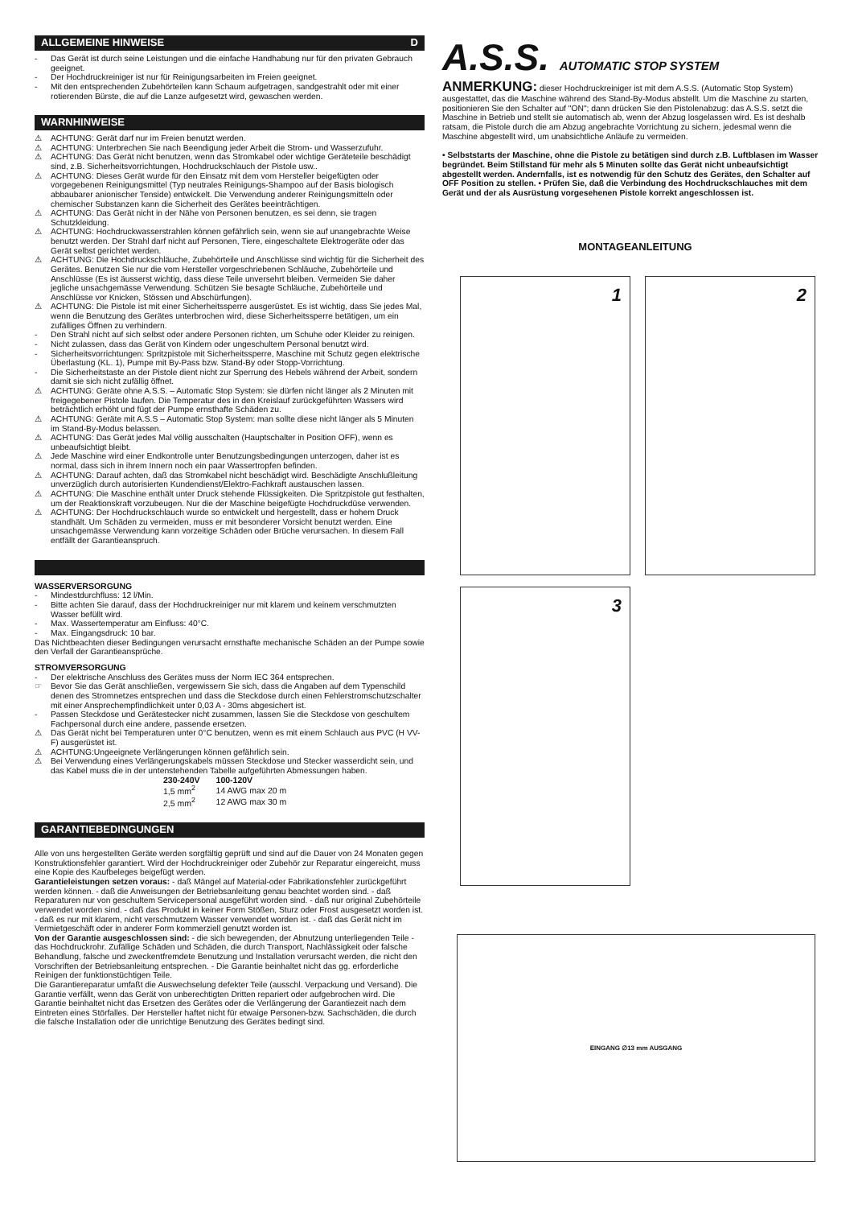ALLGEMEINE HINWEISE D
- Das Gerät ist durch seine Leistungen und die einfache Handhabung nur für den privaten Gebrauch geeignet.
- Der Hochdruckreiniger ist nur für Reinigungsarbeiten im Freien geeignet.
- Mit den entsprechenden Zubehörteilen kann Schaum aufgetragen, sandgestrahlt oder mit einer rotierenden Bürste, die auf die Lanze aufgesetzt wird, gewaschen werden.
WARNHINWEISE
⚠ ACHTUNG: Gerät darf nur im Freien benutzt werden.
⚠ ACHTUNG: Unterbrechen Sie nach Beendigung jeder Arbeit die Strom- und Wasserzufuhr.
⚠ ACHTUNG: Das Gerät nicht benutzen, wenn das Stromkabel oder wichtige Geräteteile beschädigt sind, z.B. Sicherheitsvorrichtungen, Hochdruckschlauch der Pistole usw..
⚠ ACHTUNG: Dieses Gerät wurde für den Einsatz mit dem vom Hersteller beigefügten oder vorgegebenen Reinigungsmittel (Typ neutrales Reinigungs-Shampoo auf der Basis biologisch abbaubarer anionischer Tenside) entwickelt. Die Verwendung anderer Reinigungsmitteln oder chemischer Substanzen kann die Sicherheit des Gerätes beeinträchtigen.
⚠ ACHTUNG: Das Gerät nicht in der Nähe von Personen benutzen, es sei denn, sie tragen Schutzkleidung.
⚠ ACHTUNG: Hochdruckwasserstrahlen können gefährlich sein, wenn sie auf unangebrachte Weise benutzt werden. Der Strahl darf nicht auf Personen, Tiere, eingeschaltete Elektrogeräte oder das Gerät selbst gerichtet werden.
⚠ ACHTUNG: Die Hochdruckschläuche, Zubehörteile und Anschlüsse sind wichtig für die Sicherheit des Gerätes. Benutzen Sie nur die vom Hersteller vorgeschriebenen Schläuche, Zubehörteile und Anschlüsse (Es ist äusserst wichtig, dass diese Teile unversehrt bleiben. Vermeiden Sie daher jegliche unsachgemässe Verwendung. Schützen Sie besagte Schläuche, Zubehörteile und Anschlüsse vor Knicken, Stössen und Abschürfungen).
⚠ ACHTUNG: Die Pistole ist mit einer Sicherheitssperre ausgerüstet. Es ist wichtig, dass Sie jedes Mal, wenn die Benutzung des Gerätes unterbrochen wird, diese Sicherheitssperre betätigen, um ein zufälliges Öffnen zu verhindern.
- Den Strahl nicht auf sich selbst oder andere Personen richten, um Schuhe oder Kleider zu reinigen.
- Nicht zulassen, dass das Gerät von Kindern oder ungeschultem Personal benutzt wird.
- Sicherheitsvorrichtungen: Spritzpistole mit Sicherheitssperre, Maschine mit Schutz gegen elektrische Überlastung (KL. 1), Pumpe mit By-Pass bzw. Stand-By oder Stopp-Vorrichtung.
- Die Sicherheitstaste an der Pistole dient nicht zur Sperrung des Hebels während der Arbeit, sondern damit sie sich nicht zufällig öffnet.
⚠ ACHTUNG: Geräte ohne A.S.S. – Automatic Stop System: sie dürfen nicht länger als 2 Minuten mit freigegebener Pistole laufen. Die Temperatur des in den Kreislauf zurückgeführten Wassers wird beträchtlich erhöht und fügt der Pumpe ernsthafte Schäden zu.
⚠ ACHTUNG: Geräte mit A.S.S – Automatic Stop System: man sollte diese nicht länger als 5 Minuten im Stand-By-Modus belassen.
⚠ ACHTUNG: Das Gerät jedes Mal völlig ausschalten (Hauptschalter in Position OFF), wenn es unbeaufsichtigt bleibt.
⚠ Jede Maschine wird einer Endkontrolle unter Benutzungsbedingungen unterzogen, daher ist es normal, dass sich in ihrem Innern noch ein paar Wassertropfen befinden.
⚠ ACHTUNG: Darauf achten, daß das Stromkabel nicht beschädigt wird. Beschädigte Anschlußleitung unverzüglich durch autorisierten Kundendienst/Elektro-Fachkraft austauschen lassen.
⚠ ACHTUNG: Die Maschine enthält unter Druck stehende Flüssigkeiten. Die Spritzpistole gut festhalten, um der Reaktionskraft vorzubeugen. Nur die der Maschine beigefügte Hochdruckdüse verwenden.
⚠ ACHTUNG: Der Hochdruckschlauch wurde so entwickelt und hergestellt, dass er hohem Druck standhält. Um Schäden zu vermeiden, muss er mit besonderer Vorsicht benutzt werden. Eine unsachgemässe Verwendung kann vorzeitige Schäden oder Brüche verursachen. In diesem Fall entfällt der Garantieanspruch.
WASSERVERSORGUNG
- Mindestdurchfluss: 12 l/Min.
- Bitte achten Sie darauf, dass der Hochdruckreiniger nur mit klarem und keinem verschmutzten Wasser befüllt wird.
- Max. Wassertemperatur am Einfluss: 40°C.
- Max. Eingangsdruck: 10 bar.
Das Nichtbeachten dieser Bedingungen verursacht ernsthafte mechanische Schäden an der Pumpe sowie den Verfall der Garantieansprüche.
STROMVERSORGUNG
- Der elektrische Anschluss des Gerätes muss der Norm IEC 364 entsprechen.
☞ Bevor Sie das Gerät anschließen, vergewissern Sie sich, dass die Angaben auf dem Typenschild denen des Stromnetzes entsprechen und dass die Steckdose durch einen Fehlerstromschutzschalter mit einer Ansprechempfindlichkeit unter 0,03 A - 30ms abgesichert ist.
- Passen Steckdose und Gerätestecker nicht zusammen, lassen Sie die Steckdose von geschultem Fachpersonal durch eine andere, passende ersetzen.
⚠ Das Gerät nicht bei Temperaturen unter 0°C benutzen, wenn es mit einem Schlauch aus PVC (H VV-F) ausgerüstet ist.
⚠ ACHTUNG:Ungeeignete Verlängerungen können gefährlich sein.
⚠ Bei Verwendung eines Verlängerungskabels müssen Steckdose und Stecker wasserdicht sein, und das Kabel muss die in der untenstehenden Tabelle aufgeführten Abmessungen haben.
| 230-240V | 100-120V |
| --- | --- |
| 1,5 mm<sup>2</sup> | 14 AWG max 20 m |
| 2,5 mm<sup>2</sup> | 12 AWG max 30 m |
GARANTIEBEDINGUNGEN
Alle von uns hergestellten Geräte werden sorgfältig geprüft und sind auf die Dauer von 24 Monaten gegen Konstruktionsfehler garantiert. Wird der Hochdruckreiniger oder Zubehör zur Reparatur eingereicht, muss eine Kopie des Kaufbeleges beigefügt werden.
Garantieleistungen setzen voraus: - daß Mängel auf Material-oder Fabrikationsfehler zurückgeführt werden können. - daß die Anweisungen der Betriebsanleitung genau beachtet worden sind. - daß Reparaturen nur von geschultem Servicepersonal ausgeführt worden sind. - daß nur original Zubehörteile verwendet worden sind. - daß das Produkt in keiner Form Stößen, Sturz oder Frost ausgesetzt worden ist. - daß es nur mit klarem, nicht verschmutzem Wasser verwendet worden ist. - daß das Gerät nicht im Vermietgeschäft oder in anderer Form kommerziell genutzt worden ist.
Von der Garantie ausgeschlossen sind: - die sich bewegenden, der Abnutzung unterliegenden Teile - das Hochdruckrohr. Zufällige Schäden und Schäden, die durch Transport, Nachlässigkeit oder falsche Behandlung, falsche und zweckentfremdete Benutzung und Installation verursacht werden, die nicht den Vorschriften der Betriebsanleitung entsprechen. - Die Garantie beinhaltet nicht das gg. erforderliche Reinigen der funktionstüchtigen Teile.
Die Garantiereparatur umfaßt die Auswechselung defekter Teile (ausschl. Verpackung und Versand). Die Garantie verfällt, wenn das Gerät von unberechtigten Dritten repariert oder aufgebrochen wird. Die Garantie beinhaltet nicht das Ersetzen des Gerätes oder die Verlängerung der Garantiezeit nach dem Eintreten eines Störfalles. Der Hersteller haftet nicht für etwaige Personen-bzw. Sachschäden, die durch die falsche Installation oder die unrichtige Benutzung des Gerätes bedingt sind.
A.S.S. AUTOMATIC STOP SYSTEM
ANMERKUNG: dieser Hochdruckreiniger ist mit dem A.S.S. (Automatic Stop System) ausgestattet, das die Maschine während des Stand-By-Modus abstellt. Um die Maschine zu starten, positionieren Sie den Schalter auf "ON"; dann drücken Sie den Pistolenabzug: das A.S.S. setzt die Maschine in Betrieb und stellt sie automatisch ab, wenn der Abzug losgelassen wird. Es ist deshalb ratsam, die Pistole durch die am Abzug angebrachte Vorrichtung zu sichern, jedesmal wenn die Maschine abgestellt wird, um unabsichtliche Anläufe zu vermeiden.
• Selbststarts der Maschine, ohne die Pistole zu betätigen sind durch z.B. Luftblasen im Wasser begründet. Beim Stillstand für mehr als 5 Minuten sollte das Gerät nicht unbeaufsichtigt abgestellt werden. Andernfalls, ist es notwendig für den Schutz des Gerätes, den Schalter auf OFF Position zu stellen. • Prüfen Sie, daß die Verbindung des Hochdruckschlauches mit dem Gerät und der als Ausrüstung vorgesehenen Pistole korrekt angeschlossen ist.
MONTAGEANLEITUNG
1 2
3
EINGANG ∅13 mm AUSGANG